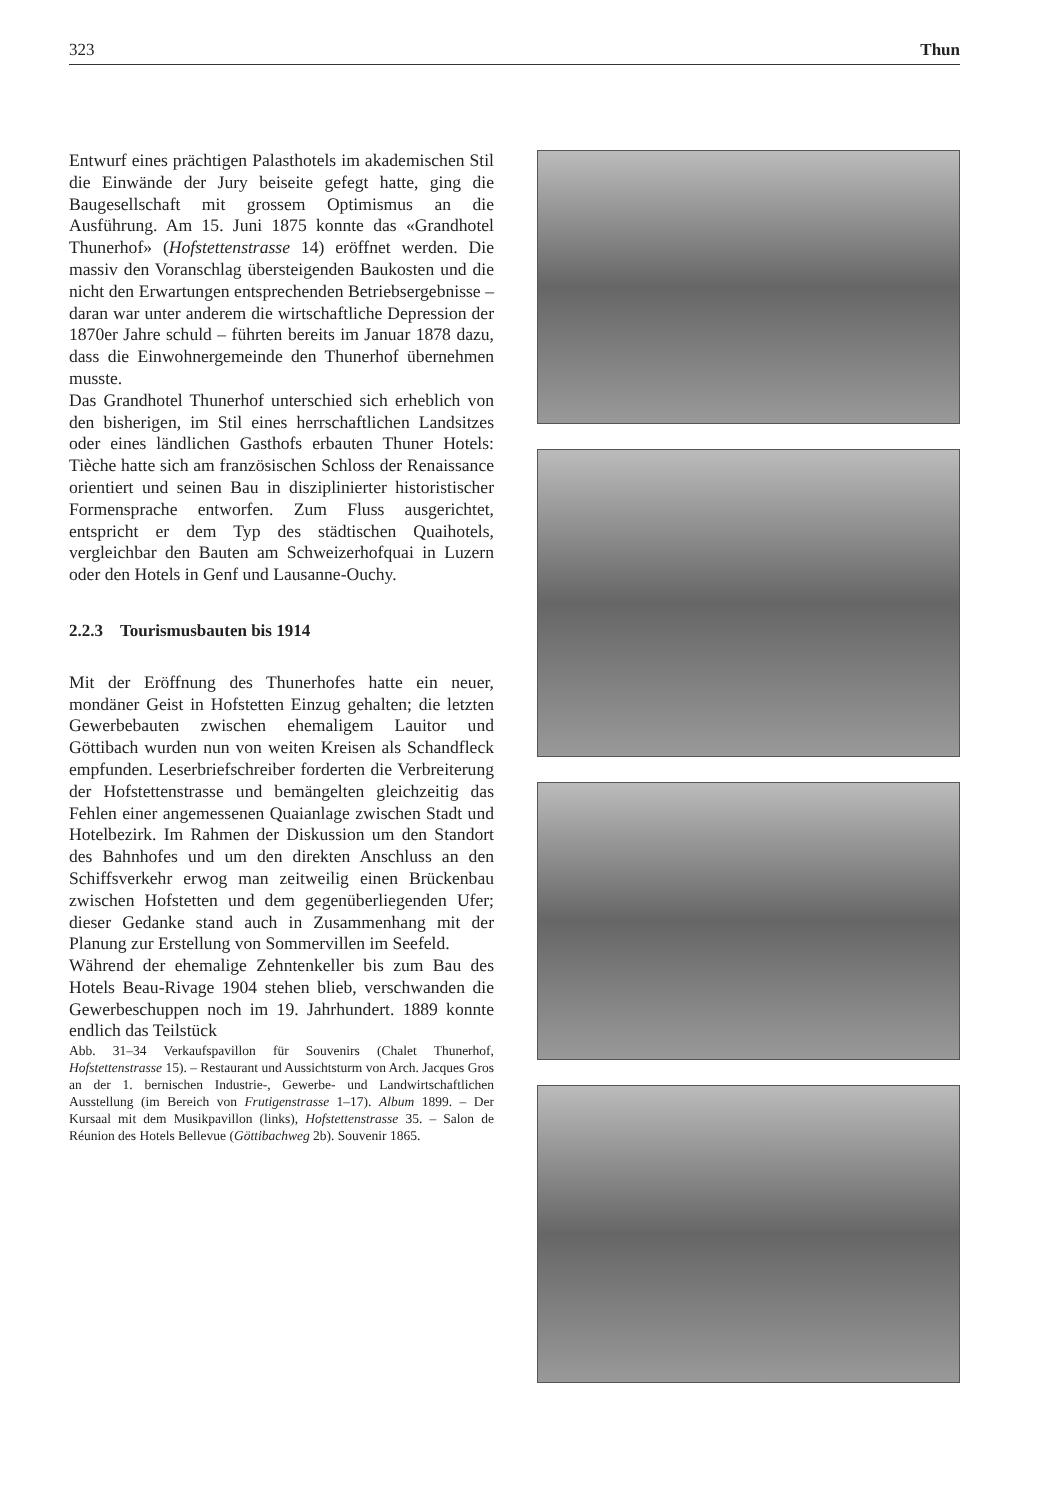323 Thun
Entwurf eines prächtigen Palasthotels im akademischen Stil die Einwände der Jury beiseite gefegt hatte, ging die Baugesellschaft mit grossem Optimismus an die Ausführung. Am 15. Juni 1875 konnte das «Grandhotel Thunerhof» (Hofstettenstrasse 14) eröffnet werden. Die massiv den Voranschlag übersteigenden Baukosten und die nicht den Erwartungen entsprechenden Betriebsergebnisse – daran war unter anderem die wirtschaftliche Depression der 1870er Jahre schuld – führten bereits im Januar 1878 dazu, dass die Einwohnergemeinde den Thunerhof übernehmen musste.
Das Grandhotel Thunerhof unterschied sich erheblich von den bisherigen, im Stil eines herrschaftlichen Landsitzes oder eines ländlichen Gasthofs erbauten Thuner Hotels: Tièche hatte sich am französischen Schloss der Renaissance orientiert und seinen Bau in disziplinierter historistischer Formensprache entworfen. Zum Fluss ausgerichtet, entspricht er dem Typ des städtischen Quaihotels, vergleichbar den Bauten am Schweizerhofquai in Luzern oder den Hotels in Genf und Lausanne-Ouchy.
2.2.3 Tourismusbauten bis 1914
Mit der Eröffnung des Thunerhofes hatte ein neuer, mondäner Geist in Hofstetten Einzug gehalten; die letzten Gewerbebauten zwischen ehemaligem Lauitor und Göttibach wurden nun von weiten Kreisen als Schandfleck empfunden. Leserbriefschreiber forderten die Verbreiterung der Hofstettenstrasse und bemängelten gleichzeitig das Fehlen einer angemessenen Quaianlage zwischen Stadt und Hotelbezirk. Im Rahmen der Diskussion um den Standort des Bahnhofes und um den direkten Anschluss an den Schiffsverkehr erwog man zeitweilig einen Brückenbau zwischen Hofstetten und dem gegenüberliegenden Ufer; dieser Gedanke stand auch in Zusammenhang mit der Planung zur Erstellung von Sommervillen im Seefeld.
Während der ehemalige Zehntenkeller bis zum Bau des Hotels Beau-Rivage 1904 stehen blieb, verschwanden die Gewerbeschuppen noch im 19. Jahrhundert. 1889 konnte endlich das Teilstück
Abb. 31–34 Verkaufspavillon für Souvenirs (Chalet Thunerhof, Hofstettenstrasse 15). – Restaurant und Aussichtsturm von Arch. Jacques Gros an der 1. bernischen Industrie-, Gewerbe- und Landwirtschaftlichen Ausstellung (im Bereich von Frutigenstrasse 1–17). Album 1899. – Der Kursaal mit dem Musikpavillon (links), Hofstettenstrasse 35. – Salon de Réunion des Hotels Bellevue (Göttibachweg 2b). Souvenir 1865.